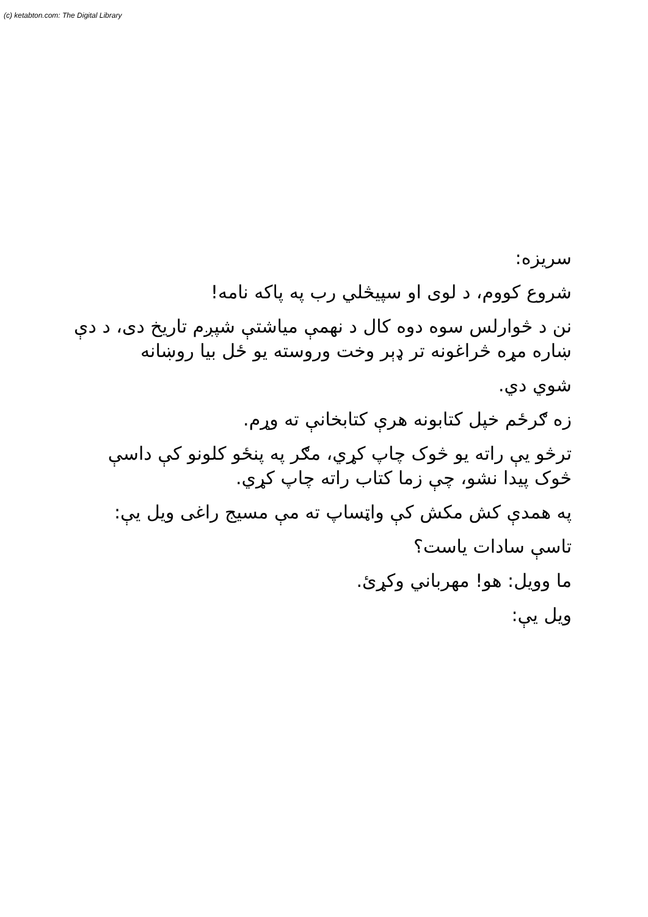(c) ketabton.com: The Digital Library
سریزه:
شروع کووم، د لوی او سپیڅلي رب په پاکه نامه!
نن د څوارلس سوه دوه کال د نهمې میاشتې شپږم تاریخ دی، د دې ښاره مړه څراغونه تر ډېر وخت وروسته یو ځل بیا روښانه
شوي دي.
زه ګرځم خپل کتابونه هرې کتابخانې ته وړم.
ترڅو یې راته یو څوک چاپ کړي، مګر په پنځو کلونو کې داسې څوک پیدا نشو، چې زما کتاب راته چاپ کړي.
په همدې کش مکش کې واټساپ ته مې مسیج راغی ویل یې:
تاسې سادات یاست؟
ما وویل: هو! مهرباني وکړئ.
ویل یې: